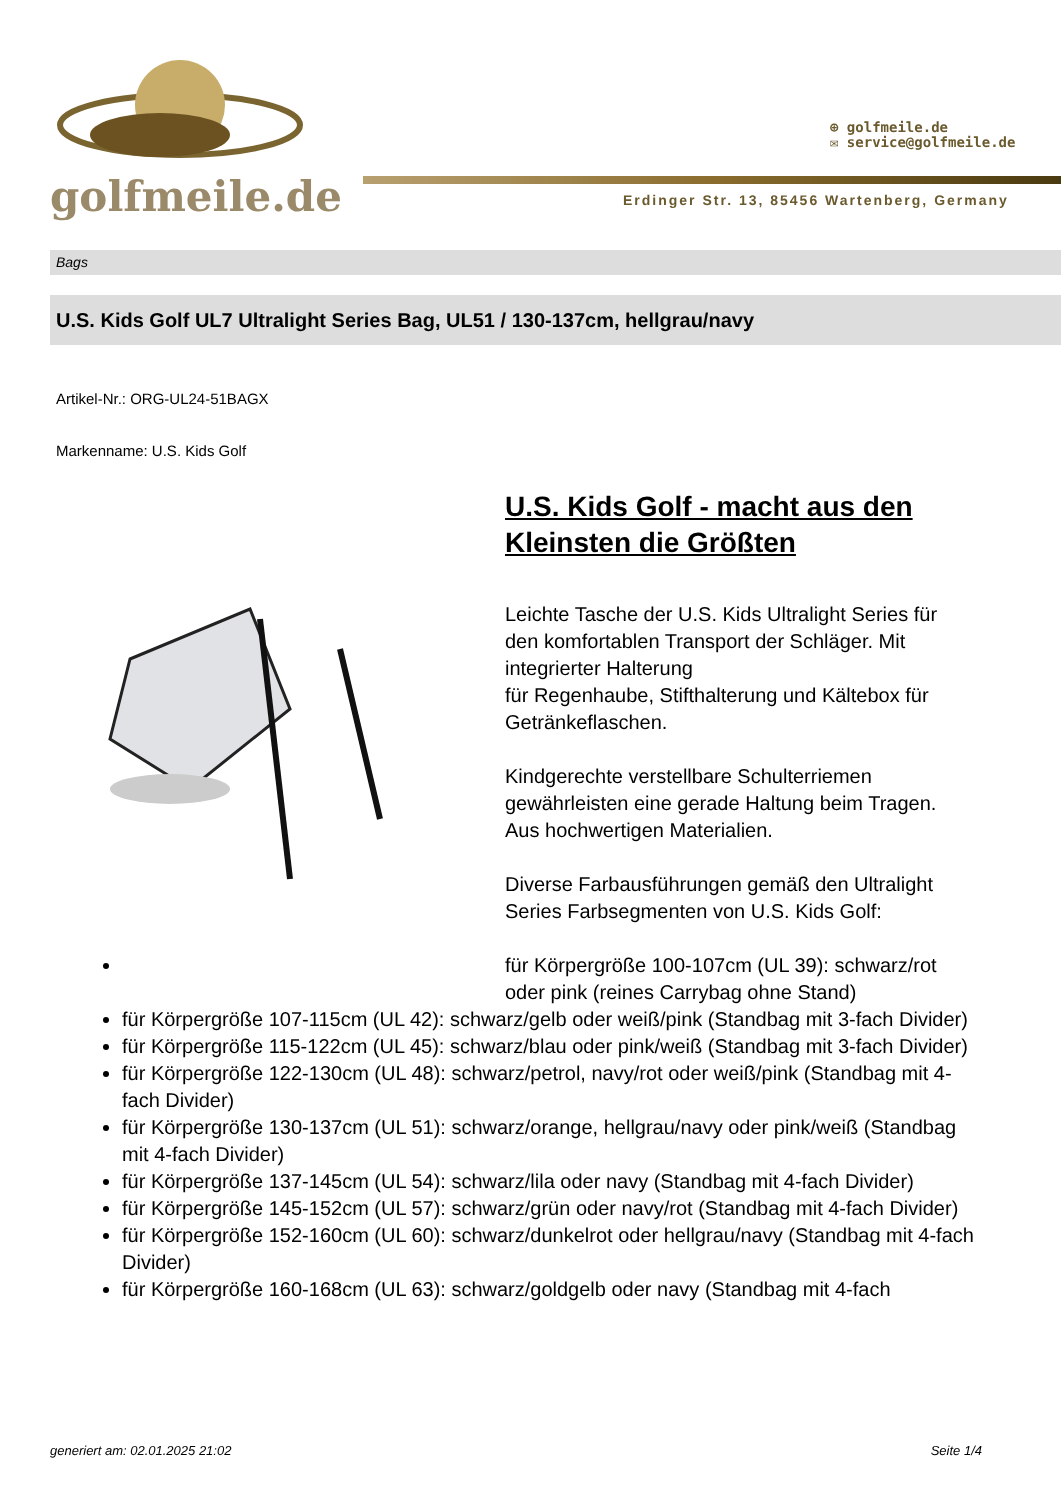golfmeile.de
⊕ golfmeile.de
✉ service@golfmeile.de
Erdinger Str. 13, 85456 Wartenberg, Germany
Bags
U.S. Kids Golf UL7 Ultralight Series Bag, UL51 / 130-137cm, hellgrau/navy
Artikel-Nr.: ORG-UL24-51BAGX
Markenname: U.S. Kids Golf
U.S. Kids Golf - macht aus den Kleinsten die Größten
Leichte Tasche der U.S. Kids Ultralight Series für den komfortablen Transport der Schläger. Mit integrierter Halterung
für Regenhaube, Stifthalterung und Kältebox für Getränkeflaschen.
Kindgerechte verstellbare Schulterriemen gewährleisten eine gerade Haltung beim Tragen. Aus hochwertigen Materialien.
Diverse Farbausführungen gemäß den Ultralight Series Farbsegmenten von U.S. Kids Golf:
für Körpergröße 100-107cm (UL 39): schwarz/rot oder pink (reines Carrybag ohne Stand)
für Körpergröße 107-115cm (UL 42): schwarz/gelb oder weiß/pink (Standbag mit 3-fach Divider)
für Körpergröße 115-122cm (UL 45): schwarz/blau oder pink/weiß (Standbag mit 3-fach Divider)
für Körpergröße 122-130cm (UL 48): schwarz/petrol, navy/rot oder weiß/pink (Standbag mit 4-fach Divider)
für Körpergröße 130-137cm (UL 51): schwarz/orange, hellgrau/navy oder pink/weiß (Standbag mit 4-fach Divider)
für Körpergröße 137-145cm (UL 54): schwarz/lila oder navy (Standbag mit 4-fach Divider)
für Körpergröße 145-152cm (UL 57): schwarz/grün oder navy/rot (Standbag mit 4-fach Divider)
für Körpergröße 152-160cm (UL 60): schwarz/dunkelrot oder hellgrau/navy (Standbag mit 4-fach Divider)
für Körpergröße 160-168cm (UL 63): schwarz/goldgelb oder navy (Standbag mit 4-fach
generiert am: 02.01.2025 21:02 Seite 1/4